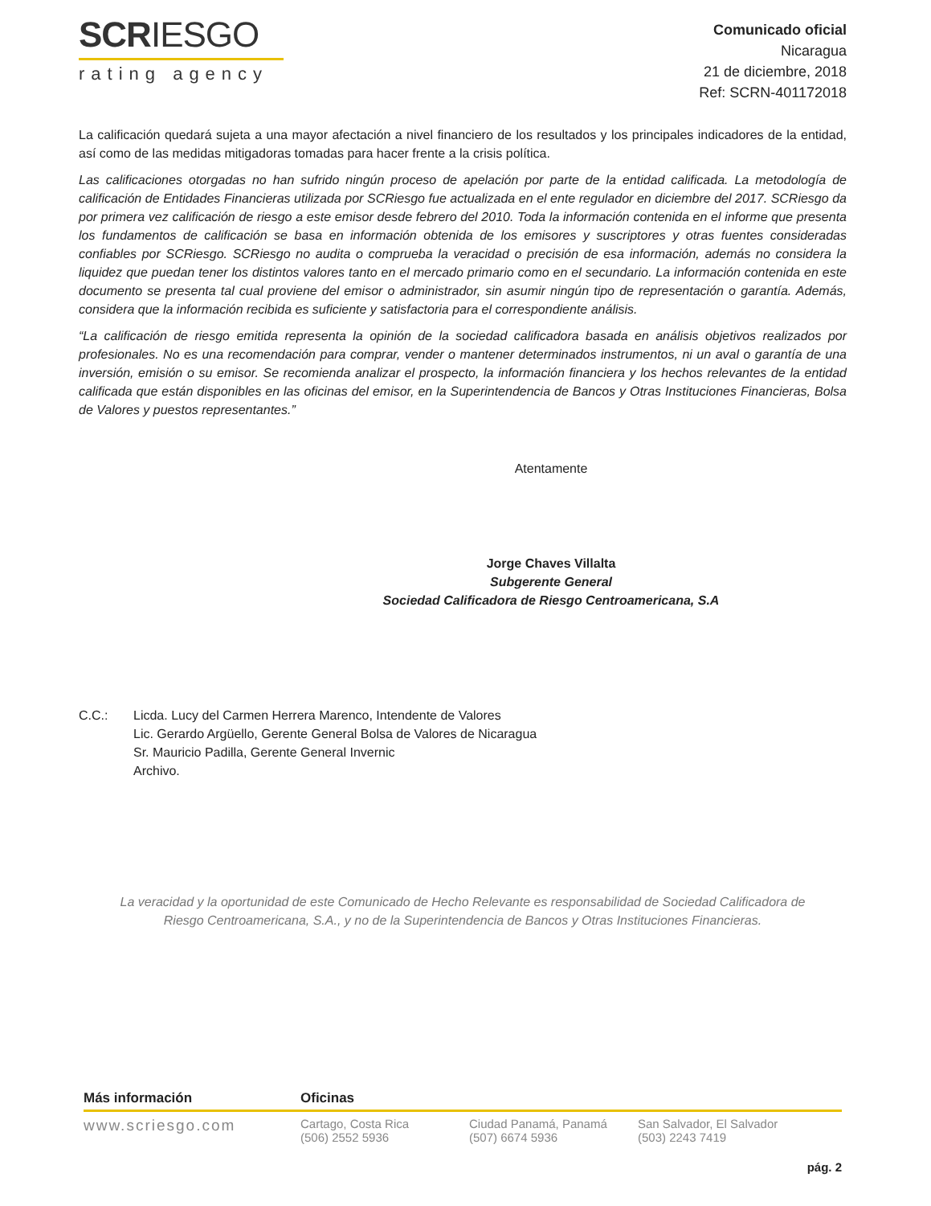SCRIESGO
rating agency
Comunicado oficial
Nicaragua
21 de diciembre, 2018
Ref: SCRN-401172018
La calificación quedará sujeta a una mayor afectación a nivel financiero de los resultados y los principales indicadores de la entidad, así como de las medidas mitigadoras tomadas para hacer frente a la crisis política.
Las calificaciones otorgadas no han sufrido ningún proceso de apelación por parte de la entidad calificada. La metodología de calificación de Entidades Financieras utilizada por SCRiesgo fue actualizada en el ente regulador en diciembre del 2017. SCRiesgo da por primera vez calificación de riesgo a este emisor desde febrero del 2010. Toda la información contenida en el informe que presenta los fundamentos de calificación se basa en información obtenida de los emisores y suscriptores y otras fuentes consideradas confiables por SCRiesgo. SCRiesgo no audita o comprueba la veracidad o precisión de esa información, además no considera la liquidez que puedan tener los distintos valores tanto en el mercado primario como en el secundario. La información contenida en este documento se presenta tal cual proviene del emisor o administrador, sin asumir ningún tipo de representación o garantía. Además, considera que la información recibida es suficiente y satisfactoria para el correspondiente análisis.
“La calificación de riesgo emitida representa la opinión de la sociedad calificadora basada en análisis objetivos realizados por profesionales. No es una recomendación para comprar, vender o mantener determinados instrumentos, ni un aval o garantía de una inversión, emisión o su emisor. Se recomienda analizar el prospecto, la información financiera y los hechos relevantes de la entidad calificada que están disponibles en las oficinas del emisor, en la Superintendencia de Bancos y Otras Instituciones Financieras, Bolsa de Valores y puestos representantes.”
Atentamente
Jorge Chaves Villalta
Subgerente General
Sociedad Calificadora de Riesgo Centroamericana, S.A
C.C.: Licda. Lucy del Carmen Herrera Marenco, Intendente de Valores
Lic. Gerardo Argüello, Gerente General Bolsa de Valores de Nicaragua
Sr. Mauricio Padilla, Gerente General Invernic
Archivo.
La veracidad y la oportunidad de este Comunicado de Hecho Relevante es responsabilidad de Sociedad Calificadora de Riesgo Centroamericana, S.A., y no de la Superintendencia de Bancos y Otras Instituciones Financieras.
Más información Oficinas
www.scriesgo.com
Cartago, Costa Rica
(506) 2552 5936
Ciudad Panamá, Panamá
(507) 6674 5936
San Salvador, El Salvador
(503) 2243 7419
pág. 2